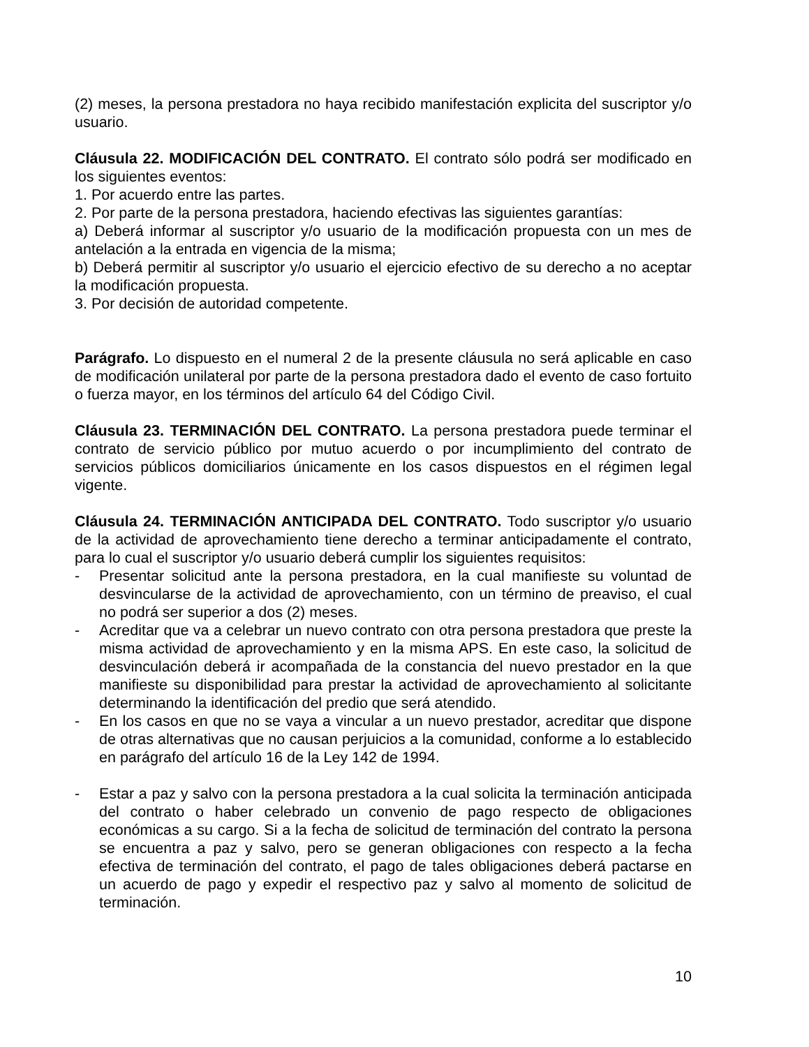(2) meses, la persona prestadora no haya recibido manifestación explicita del suscriptor y/o usuario.
Cláusula 22. MODIFICACIÓN DEL CONTRATO. El contrato sólo podrá ser modificado en los siguientes eventos:
1. Por acuerdo entre las partes.
2. Por parte de la persona prestadora, haciendo efectivas las siguientes garantías:
a) Deberá informar al suscriptor y/o usuario de la modificación propuesta con un mes de antelación a la entrada en vigencia de la misma;
b) Deberá permitir al suscriptor y/o usuario el ejercicio efectivo de su derecho a no aceptar la modificación propuesta.
3. Por decisión de autoridad competente.
Parágrafo. Lo dispuesto en el numeral 2 de la presente cláusula no será aplicable en caso de modificación unilateral por parte de la persona prestadora dado el evento de caso fortuito o fuerza mayor, en los términos del artículo 64 del Código Civil.
Cláusula 23. TERMINACIÓN DEL CONTRATO. La persona prestadora puede terminar el contrato de servicio público por mutuo acuerdo o por incumplimiento del contrato de servicios públicos domiciliarios únicamente en los casos dispuestos en el régimen legal vigente.
Cláusula 24. TERMINACIÓN ANTICIPADA DEL CONTRATO. Todo suscriptor y/o usuario de la actividad de aprovechamiento tiene derecho a terminar anticipadamente el contrato, para lo cual el suscriptor y/o usuario deberá cumplir los siguientes requisitos:
- Presentar solicitud ante la persona prestadora, en la cual manifieste su voluntad de desvincularse de la actividad de aprovechamiento, con un término de preaviso, el cual no podrá ser superior a dos (2) meses.
- Acreditar que va a celebrar un nuevo contrato con otra persona prestadora que preste la misma actividad de aprovechamiento y en la misma APS. En este caso, la solicitud de desvinculación deberá ir acompañada de la constancia del nuevo prestador en la que manifieste su disponibilidad para prestar la actividad de aprovechamiento al solicitante determinando la identificación del predio que será atendido.
- En los casos en que no se vaya a vincular a un nuevo prestador, acreditar que dispone de otras alternativas que no causan perjuicios a la comunidad, conforme a lo establecido en parágrafo del artículo 16 de la Ley 142 de 1994.
- Estar a paz y salvo con la persona prestadora a la cual solicita la terminación anticipada del contrato o haber celebrado un convenio de pago respecto de obligaciones económicas a su cargo. Si a la fecha de solicitud de terminación del contrato la persona se encuentra a paz y salvo, pero se generan obligaciones con respecto a la fecha efectiva de terminación del contrato, el pago de tales obligaciones deberá pactarse en un acuerdo de pago y expedir el respectivo paz y salvo al momento de solicitud de terminación.
10